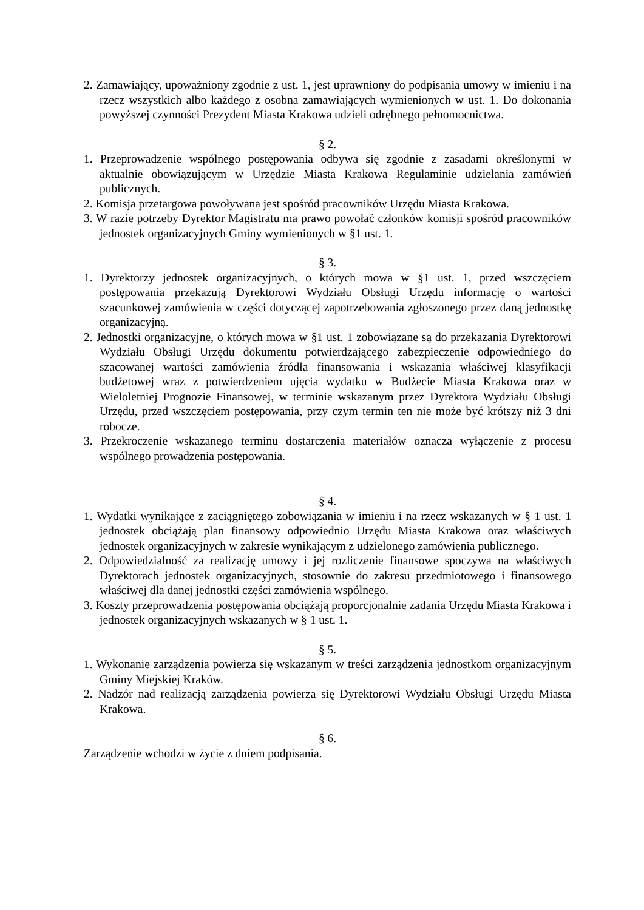2. Zamawiający, upoważniony zgodnie z ust. 1, jest uprawniony do podpisania umowy w imieniu i na rzecz wszystkich albo każdego z osobna zamawiających wymienionych w ust. 1. Do dokonania powyższej czynności Prezydent Miasta Krakowa udzieli odrębnego pełnomocnictwa.
§ 2.
1. Przeprowadzenie wspólnego postępowania odbywa się zgodnie z zasadami określonymi w aktualnie obowiązującym w Urzędzie Miasta Krakowa Regulaminie udzielania zamówień publicznych.
2. Komisja przetargowa powoływana jest spośród pracowników Urzędu Miasta Krakowa.
3. W razie potrzeby Dyrektor Magistratu ma prawo powołać członków komisji spośród pracowników jednostek organizacyjnych Gminy wymienionych w §1 ust. 1.
§ 3.
1. Dyrektorzy jednostek organizacyjnych, o których mowa w §1 ust. 1, przed wszczęciem postępowania przekazują Dyrektorowi Wydziału Obsługi Urzędu informację o wartości szacunkowej zamówienia w części dotyczącej zapotrzebowania zgłoszonego przez daną jednostkę organizacyjną.
2. Jednostki organizacyjne, o których mowa w §1 ust. 1 zobowiązane są do przekazania Dyrektorowi Wydziału Obsługi Urzędu dokumentu potwierdzającego zabezpieczenie odpowiedniego do szacowanej wartości zamówienia źródła finansowania i wskazania właściwej klasyfikacji budżetowej wraz z potwierdzeniem ujęcia wydatku w Budżecie Miasta Krakowa oraz w Wieloletniej Prognozie Finansowej, w terminie wskazanym przez Dyrektora Wydziału Obsługi Urzędu, przed wszczęciem postępowania, przy czym termin ten nie może być krótszy niż 3 dni robocze.
3. Przekroczenie wskazanego terminu dostarczenia materiałów oznacza wyłączenie z procesu wspólnego prowadzenia postępowania.
§ 4.
1. Wydatki wynikające z zaciągniętego zobowiązania w imieniu i na rzecz wskazanych w § 1 ust. 1 jednostek obciążają plan finansowy odpowiednio Urzędu Miasta Krakowa oraz właściwych jednostek organizacyjnych w zakresie wynikającym z udzielonego zamówienia publicznego.
2. Odpowiedzialność za realizację umowy i jej rozliczenie finansowe spoczywa na właściwych Dyrektorach jednostek organizacyjnych, stosownie do zakresu przedmiotowego i finansowego właściwej dla danej jednostki części zamówienia wspólnego.
3. Koszty przeprowadzenia postępowania obciążają proporcjonalnie zadania Urzędu Miasta Krakowa i jednostek organizacyjnych wskazanych w § 1 ust. 1.
§ 5.
1. Wykonanie zarządzenia powierza się wskazanym w treści zarządzenia jednostkom organizacyjnym Gminy Miejskiej Kraków.
2. Nadzór nad realizacją zarządzenia powierza się Dyrektorowi Wydziału Obsługi Urzędu Miasta Krakowa.
§ 6.
Zarządzenie wchodzi w życie z dniem podpisania.